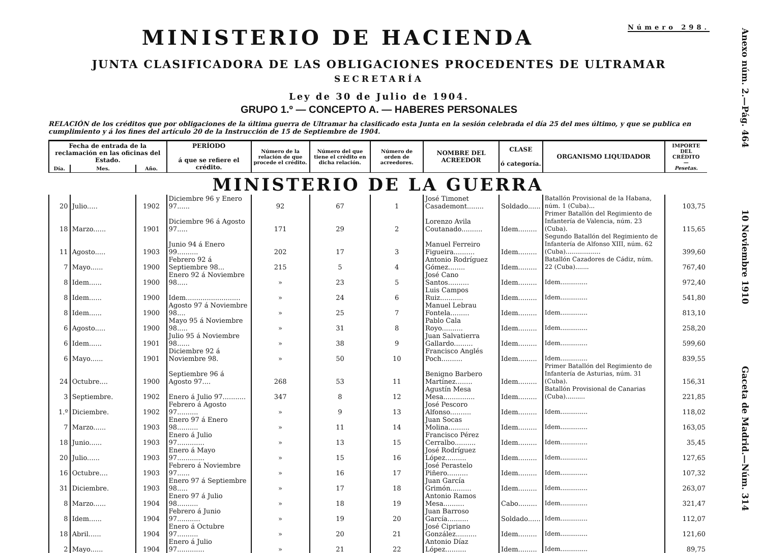MINISTERIO DE HACIENDA Número 298.
JUNTA CLASIFICADORA DE LAS OBLIGACIONES PROCEDENTES DE ULTRAMAR
SECRETARÍA
Ley de 30 de Julio de 1904.
GRUPO 1.º — CONCEPTO A. — HABERES PERSONALES
RELACIÓN de los créditos que por obligaciones de la última guerra de Ultramar ha clasificado esta Junta en la sesión celebrada el día 25 del mes último, y que se publica en cumplimiento y á los fines del artículo 20 de la Instrucción de 15 de Septiembre de 1904.
| Fecha de entrada de la reclamación en las oficinas del Estado. | | | PERÍODO á que se refiere el crédito. | Número de la relación de que procede el crédito. | Número del que tiene el crédito en dicha relación. | Número de orden de acreedores. | NOMBRE DEL ACREEDOR | CLASE ó categoría. | ORGANISMO LIQUIDADOR | IMPORTE DEL CRÉDITO — Pesetas. |
| --- | --- | --- | --- | --- | --- | --- | --- | --- | --- | --- |
| Día. | Mes. | Año. | | | | | | | | |
| MINISTERIO DE LA GUERRA | | | | | | | | | | |
| 20 | Julio..... | 1902 | Diciembre 96 y Enero 97...... | 92 | 67 | 1 | José Timonet Casademont........ | Soldado...... | Batallón Provisional de la Habana, núm. 1 (Cuba)... | 103,75 |
| 18 | Marzo...... | 1901 | Diciembre 96 á Agosto 97..... | 171 | 29 | 2 | Lorenzo Avila Coutanado.......... | Idem......... | Primer Batallón del Regimiento de Infantería de Valencia, núm. 23 (Cuba). | 115,65 |
| 11 | Agosto..... | 1903 | Junio 94 á Enero 99.......... | 202 | 17 | 3 | Manuel Ferreiro Figueira.......... | Idem......... | Segundo Batallón del Regimiento de Infantería de Alfonso XIII, núm. 62 (Cuba).................. | 399,60 |
| 7 | Mayo...... | 1900 | Febrero 92 á Septiembre 98... | 215 | 5 | 4 | Antonio Rodríguez Gómez........ | Idem......... | Batallón Cazadores de Cádiz, núm. 22 (Cuba)....... | 767,40 |
| 8 | Idem...... | 1900 | Enero 92 á Noviembre 98..... | » | 23 | 5 | José Cano Santos.......... | Idem......... | Idem.............. | 972,40 |
| 8 | Idem...... | 1900 | Idem.......................... | » | 24 | 6 | Luis Campos Ruiz........... | Idem......... | Idem.............. | 541,80 |
| 8 | Idem...... | 1900 | Agosto 97 á Noviembre 98.... | » | 25 | 7 | Manuel Lebrau Fontela......... | Idem......... | Idem.............. | 813,10 |
| 6 | Agosto..... | 1900 | Mayo 95 á Noviembre 98..... | » | 31 | 8 | Pablo Cala Royo.......... | Idem......... | Idem.............. | 258,20 |
| 6 | Idem...... | 1901 | Julio 95 á Noviembre 98...... | » | 38 | 9 | Juan Salvatierra Gallardo......... | Idem......... | Idem.............. | 599,60 |
| 6 | Mayo...... | 1901 | Diciembre 92 á Noviembre 98. | » | 50 | 10 | Francisco Anglés Poch.......... | Idem......... | Idem.............. | 839,55 |
| 24 | Octubre.... | 1900 | Septiembre 96 á Agosto 97.... | 268 | 53 | 11 | Benigno Barbero Martínez........ | Idem......... | Primer Batallón del Regimiento de Infantería de Asturias, núm. 31 (Cuba). | 156,31 |
| 3 | Septiembre. | 1902 | Enero á Julio 97........... | 347 | 8 | 12 | Agustín Mesa Mesa............... | Idem......... | Batallón Provisional de Canarias (Cuba).......... | 221,85 |
| 1.º | Diciembre. | 1902 | Febrero á Agosto 97.......... | » | 9 | 13 | José Pescoro Alfonso.......... | Idem......... | Idem.............. | 118,02 |
| 7 | Marzo...... | 1903 | Enero 97 á Enero 98.......... | » | 11 | 14 | Juan Socas Molina.......... | Idem......... | Idem.............. | 163,05 |
| 18 | Junio...... | 1903 | Enero á Julio 97............. | » | 13 | 15 | Francisco Pérez Cerralbo.......... | Idem......... | Idem.............. | 35,45 |
| 20 | Julio...... | 1903 | Enero á Mayo 97............. | » | 15 | 16 | José Rodríguez López.......... | Idem......... | Idem.............. | 127,65 |
| 16 | Octubre.... | 1903 | Febrero á Noviembre 97...... | » | 16 | 17 | José Perastelo Piñero.......... | Idem......... | Idem.............. | 107,32 |
| 31 | Diciembre. | 1903 | Enero 97 á Septiembre 98..... | » | 17 | 18 | Juan García Grimón.......... | Idem......... | Idem.............. | 263,07 |
| 8 | Marzo...... | 1904 | Enero 97 á Julio 98.......... | » | 18 | 19 | Antonio Ramos Mesa.......... | Cabo......... | Idem.............. | 321,47 |
| 8 | Idem...... | 1904 | Febrero á Junio 97........... | » | 19 | 20 | Juan Barroso García.......... | Soldado...... | Idem.............. | 112,07 |
| 18 | Abril...... | 1904 | Enero á Octubre 97.......... | » | 20 | 21 | José Cipriano González.......... | Idem......... | Idem.............. | 121,60 |
| 2 | Mayo...... | 1904 | Enero á Julio 97............. | » | 21 | 22 | Antonio Díaz López.......... | Idem......... | Idem.............. | 89,75 |
Anexo núm. 2.—Pág. 464 10 Noviembre 1910 Gaceta de Madrid.—Núm. 314